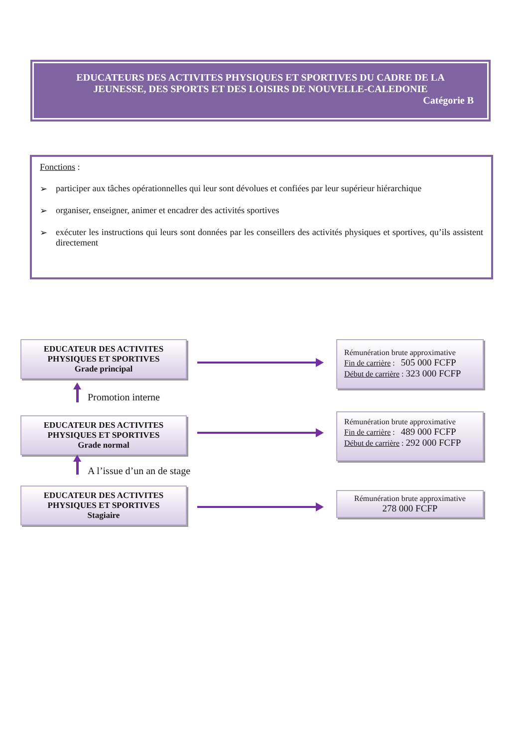EDUCATEURS DES ACTIVITES PHYSIQUES ET SPORTIVES DU CADRE DE LA
JEUNESSE, DES SPORTS ET DES LOISIRS DE NOUVELLE-CALEDONIE
Catégorie B
Fonctions :
➢ participer aux tâches opérationnelles qui leur sont dévolues et confiées par leur supérieur hiérarchique
➢ organiser, enseigner, animer et encadrer des activités sportives
➢ exécuter les instructions qui leurs sont données par les conseillers des activités physiques et sportives, qu’ils assistent directement
EDUCATEUR DES ACTIVITES
PHYSIQUES ET SPORTIVES
Grade principal
Rémunération brute approximative
Fin de carrière : 505 000 FCFP
Début de carrière : 323 000 FCFP
Promotion interne
EDUCATEUR DES ACTIVITES
PHYSIQUES ET SPORTIVES
Grade normal
Rémunération brute approximative
Fin de carrière : 489 000 FCFP
Début de carrière : 292 000 FCFP
A l’issue d’un an de stage
EDUCATEUR DES ACTIVITES
PHYSIQUES ET SPORTIVES
Stagiaire
Rémunération brute approximative
278 000 FCFP